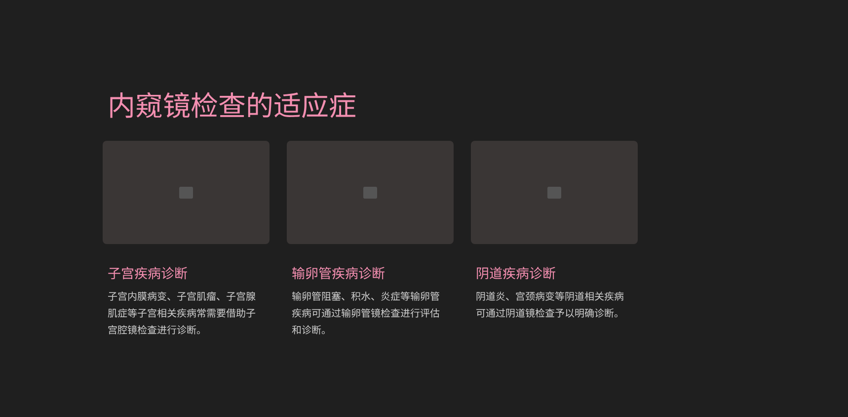内窥镜检查的适应症
子宫疾病诊断
子宫内膜病变、子宫肌瘤、子宫腺肌症等子宫相关疾病常需要借助子宫腔镜检查进行诊断。
输卵管疾病诊断
输卵管阻塞、积水、炎症等输卵管疾病可通过输卵管镜检查进行评估和诊断。
阴道疾病诊断
阴道炎、宫颈病变等阴道相关疾病可通过阴道镜检查予以明确诊断。